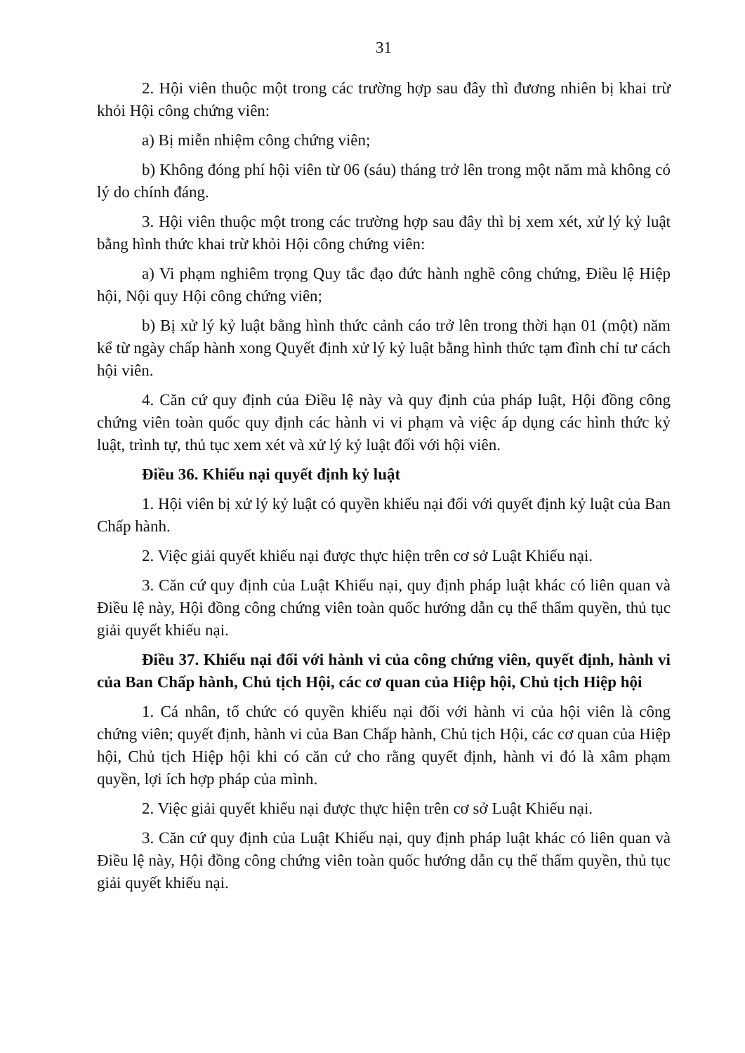31
2. Hội viên thuộc một trong các trường hợp sau đây thì đương nhiên bị khai trừ khỏi Hội công chứng viên:
a) Bị miễn nhiệm công chứng viên;
b) Không đóng phí hội viên từ 06 (sáu) tháng trở lên trong một năm mà không có lý do chính đáng.
3. Hội viên thuộc một trong các trường hợp sau đây thì bị xem xét, xử lý kỷ luật bằng hình thức khai trừ khỏi Hội công chứng viên:
a) Vi phạm nghiêm trọng Quy tắc đạo đức hành nghề công chứng, Điều lệ Hiệp hội, Nội quy Hội công chứng viên;
b) Bị xử lý kỷ luật bằng hình thức cảnh cáo trở lên trong thời hạn 01 (một) năm kể từ ngày chấp hành xong Quyết định xử lý kỷ luật bằng hình thức tạm đình chỉ tư cách hội viên.
4. Căn cứ quy định của Điều lệ này và quy định của pháp luật, Hội đồng công chứng viên toàn quốc quy định các hành vi vi phạm và việc áp dụng các hình thức kỷ luật, trình tự, thủ tục xem xét và xử lý kỷ luật đối với hội viên.
Điều 36. Khiếu nại quyết định kỷ luật
1. Hội viên bị xử lý kỷ luật có quyền khiếu nại đối với quyết định kỷ luật của Ban Chấp hành.
2. Việc giải quyết khiếu nại được thực hiện trên cơ sở Luật Khiếu nại.
3. Căn cứ quy định của Luật Khiếu nại, quy định pháp luật khác có liên quan và Điều lệ này, Hội đồng công chứng viên toàn quốc hướng dẫn cụ thể thẩm quyền, thủ tục giải quyết khiếu nại.
Điều 37. Khiếu nại đối với hành vi của công chứng viên, quyết định, hành vi của Ban Chấp hành, Chủ tịch Hội, các cơ quan của Hiệp hội, Chủ tịch Hiệp hội
1. Cá nhân, tổ chức có quyền khiếu nại đối với hành vi của hội viên là công chứng viên; quyết định, hành vi của Ban Chấp hành, Chủ tịch Hội, các cơ quan của Hiệp hội, Chủ tịch Hiệp hội khi có căn cứ cho rằng quyết định, hành vi đó là xâm phạm quyền, lợi ích hợp pháp của mình.
2. Việc giải quyết khiếu nại được thực hiện trên cơ sở Luật Khiếu nại.
3. Căn cứ quy định của Luật Khiếu nại, quy định pháp luật khác có liên quan và Điều lệ này, Hội đồng công chứng viên toàn quốc hướng dẫn cụ thể thẩm quyền, thủ tục giải quyết khiếu nại.